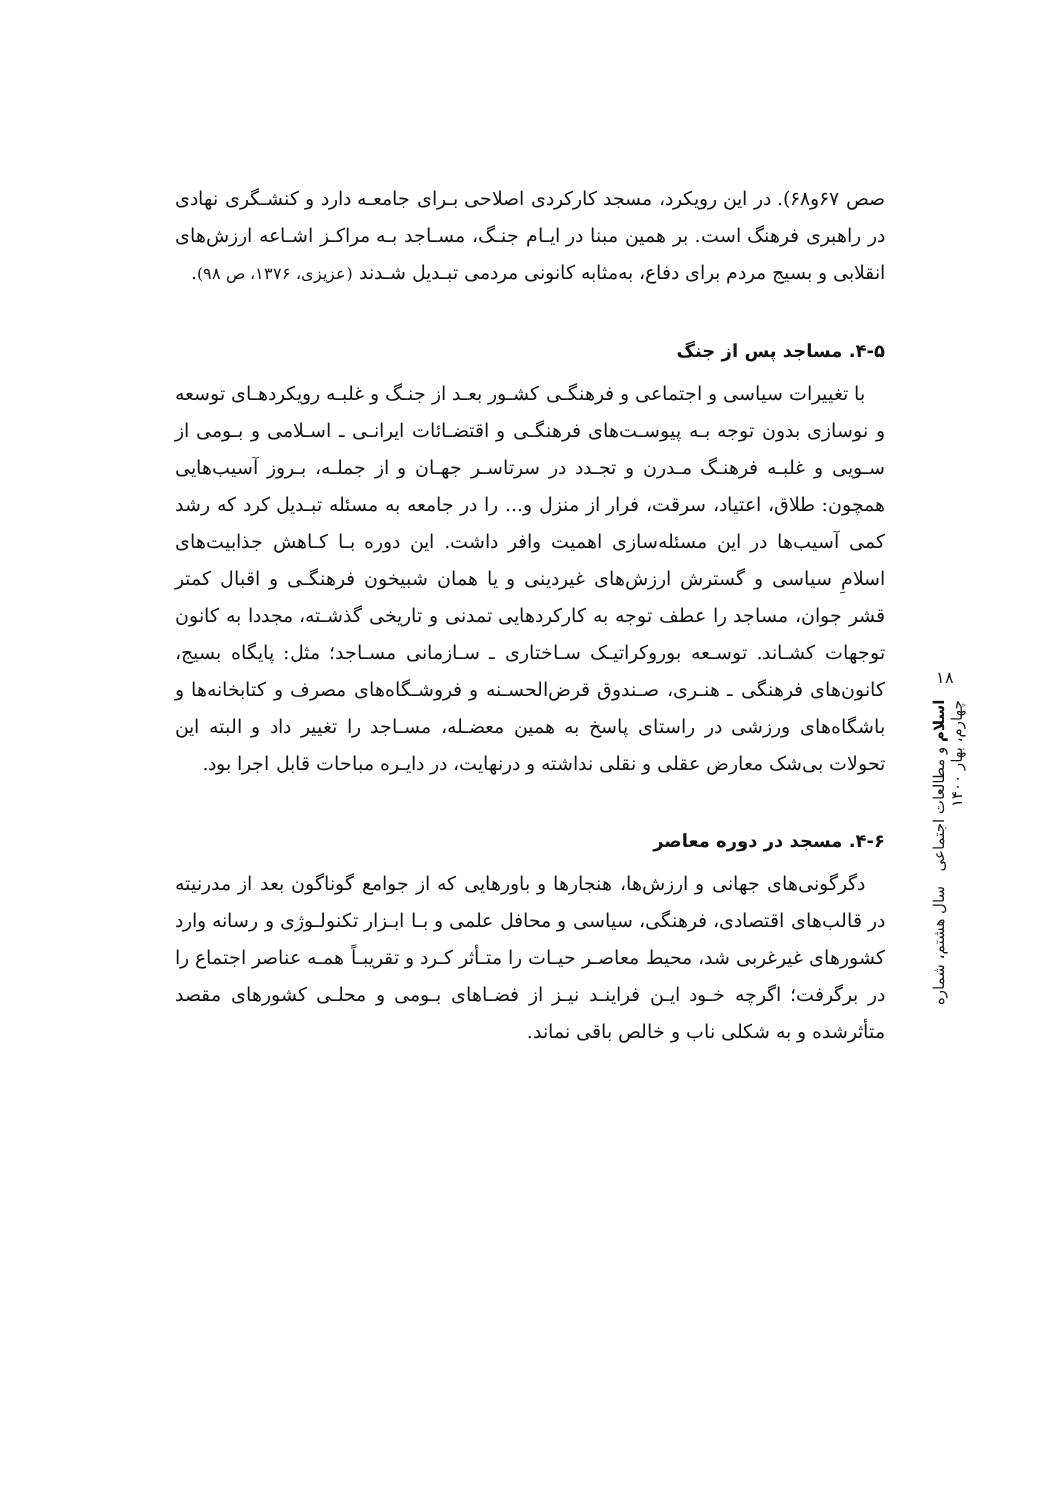صص ۶۷و۶۸). در این رویکرد، مسجد کارکردی اصلاحی بـرای جامعـه دارد و کنشـگری نهادی در راهبری فرهنگ است. بر همین مبنا در ایـام جنـگ، مسـاجد بـه مراکـز اشـاعه ارزش‌های انقلابی و بسیج مردم برای دفاع، به‌مثابه کانونی مردمی تبـدیل شـدند (عزیزی، ۱۳۷۶، ص ۹۸).
۴-۵. مساجد پس از جنگ
با تغییرات سیاسی و اجتماعی و فرهنگـی کشـور بعـد از جنـگ و غلبـه رویکردهـای توسعه و نوسازی بدون توجه بـه پیوسـت‌های فرهنگـی و اقتضـائات ایرانـی ـ اسـلامی و بـومی از سـویی و غلبـه فرهنـگ مـدرن و تجـدد در سرتاسـر جهـان و از جملـه، بـروز آسیب‌هایی همچون: طلاق، اعتیاد، سرقت، فرار از منزل و... را در جامعه به مسئله تبـدیل کرد که رشد کمی آسیب‌ها در این مسئله‌سازی اهمیت وافر داشت. این دوره بـا کـاهش جذابیت‌های اسلامِ سیاسی و گسترش ارزش‌های غیردینی و یا همان شبیخون فرهنگـی و اقبال کمتر قشر جوان، مساجد را عطف توجه به کارکردهایی تمدنی و تاریخی گذشـته، مجددا به کانون توجهات کشـاند. توسـعه بوروکراتیـک سـاختاری ـ سـازمانی مسـاجد؛ مثل: پایگاه بسیج، کانون‌های فرهنگی ـ هنـری، صـندوق قرض‌الحسـنه و فروشـگاه‌های مصرف و کتابخانه‌ها و باشگاه‌های ورزشی در راستای پاسخ به همین معضـله، مسـاجد را تغییر داد و البته این تحولات بی‌شک معارض عقلی و نقلی نداشته و درنهایت، در دایـره مباحات قابل اجرا بود.
۴-۶. مسجد در دوره معاصر
دگرگونی‌های جهانی و ارزش‌ها، هنجارها و باورهایی که از جوامع گوناگون بعد از مدرنیته در قالب‌های اقتصادی، فرهنگی، سیاسی و محافل علمی و بـا ابـزار تکنولـوژی و رسانه وارد کشورهای غیرغربی شد، محیط معاصـر حیـات را متـأثر کـرد و تقریبـاً همـه عناصر اجتماع را در برگرفت؛ اگرچه خـود ایـن فراینـد نیـز از فضـاهای بـومی و محلـی کشورهای مقصد متأثرشده و به شکلی ناب و خالص باقی نماند.
۱۸
اسلام و مطالعات اجتماعی سال هشتم، شماره چهارم، بهار ۱۴۰۰